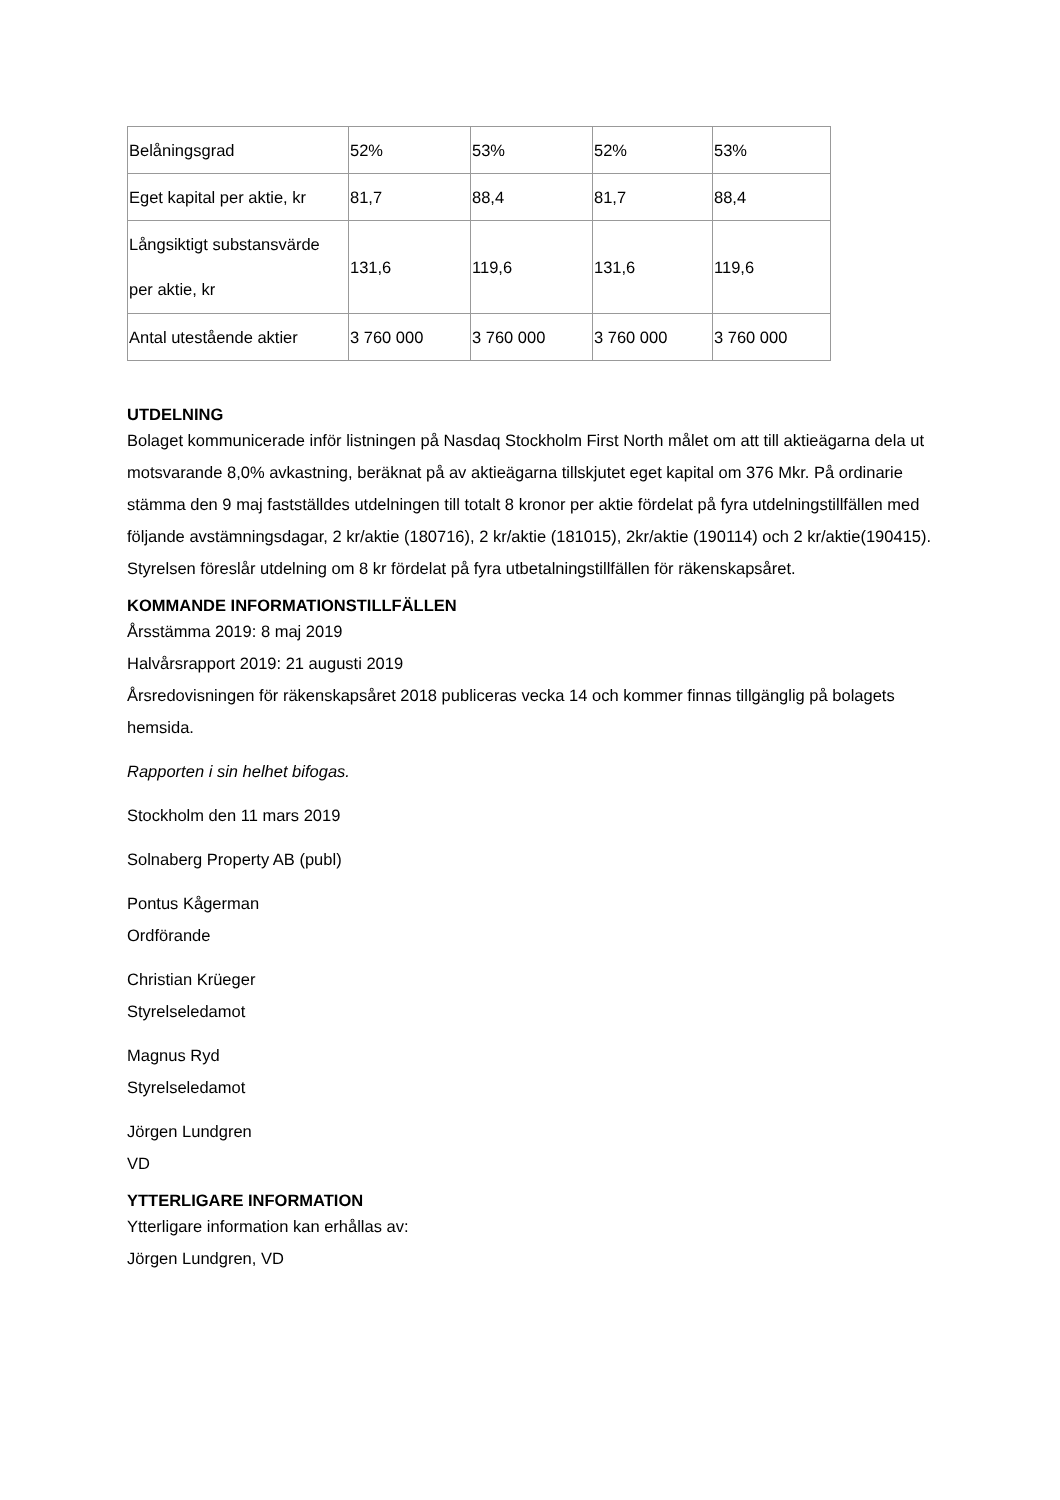| Belåningsgrad | 52% | 53% | 52% | 53% |
| Eget kapital per aktie, kr | 81,7 | 88,4 | 81,7 | 88,4 |
| Långsiktigt substansvärde per aktie, kr | 131,6 | 119,6 | 131,6 | 119,6 |
| Antal utestående aktier | 3 760 000 | 3 760 000 | 3 760 000 | 3 760 000 |
UTDELNING
Bolaget kommunicerade inför listningen på Nasdaq Stockholm First North målet om att till aktieägarna dela ut motsvarande 8,0% avkastning, beräknat på av aktieägarna tillskjutet eget kapital om 376 Mkr. På ordinarie stämma den 9 maj fastställdes utdelningen till totalt 8 kronor per aktie fördelat på fyra utdelningstillfällen med följande avstämningsdagar, 2 kr/aktie (180716), 2 kr/aktie (181015), 2kr/aktie (190114) och 2 kr/aktie(190415). Styrelsen föreslår utdelning om 8 kr fördelat på fyra utbetalningstillfällen för räkenskapsåret.
KOMMANDE INFORMATIONSTILLFÄLLEN
Årsstämma 2019: 8 maj 2019
Halvårsrapport 2019: 21 augusti 2019
Årsredovisningen för räkenskapsåret 2018 publiceras vecka 14 och kommer finnas tillgänglig på bolagets hemsida.
Rapporten i sin helhet bifogas.
Stockholm den 11 mars 2019
Solnaberg Property AB (publ)
Pontus Kågerman
Ordförande
Christian Krüeger
Styrelseledamot
Magnus Ryd
Styrelseledamot
Jörgen Lundgren
VD
YTTERLIGARE INFORMATION
Ytterligare information kan erhållas av:
Jörgen Lundgren, VD